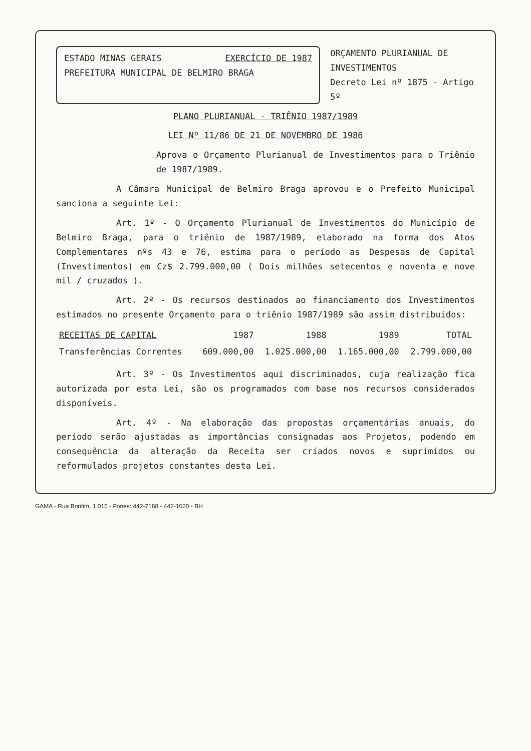ESTADO MINAS GERAIS EXERCÍCIO DE 1987
PREFEITURA MUNICIPAL DE BELMIRO BRAGA
ORÇAMENTO PLURIANUAL DE INVESTIMENTOS
Decreto Lei nº 1875 - Artigo 5º
PLANO PLURIANUAL - TRIÊNIO 1987/1989
LEI Nº 11/86 DE 21 DE NOVEMBRO DE 1986
Aprova o Orçamento Plurianual de Investimentos para o Triênio de 1987/1989.
A Câmara Municipal de Belmiro Braga aprovou e o Prefeito Municipal sanciona a seguinte Lei:
Art. 1º - O Orçamento Plurianual de Investimentos do Município de Belmiro Braga, para o triênio de 1987/1989, elaborado na forma dos Atos Complementares nºs 43 e 76, estima para o período as Despesas de Capital (Investimentos) em Cz$ 2.799.000,00 ( Dois milhões setecentos e noventa e nove mil / cruzados ).
Art. 2º - Os recursos destinados ao financiamento dos Investimentos estimados no presente Orçamento para o triênio 1987/1989 são assim distribuidos:
| RECEITAS DE CAPITAL | 1987 | 1988 | 1989 | TOTAL |
| --- | --- | --- | --- | --- |
| Transferências Correntes | 609.000,00 | 1.025.000,00 | 1.165.000,00 | 2.799.000,00 |
Art. 3º - Os Investimentos aqui discriminados, cuja realização fica autorizada por esta Lei, são os programados com base nos recursos considerados disponíveis.
Art. 4º - Na elaboração das propostas orçamentárias anuais, do período serão ajustadas as importâncias consignadas aos Projetos, podendo em consequência da alteração da Receita ser criados novos e suprimidos ou reformulados projetos constantes desta Lei.
GAMA - Rua Bonfim, 1.015 - Fones: 442-7188 - 442-1620 - BH